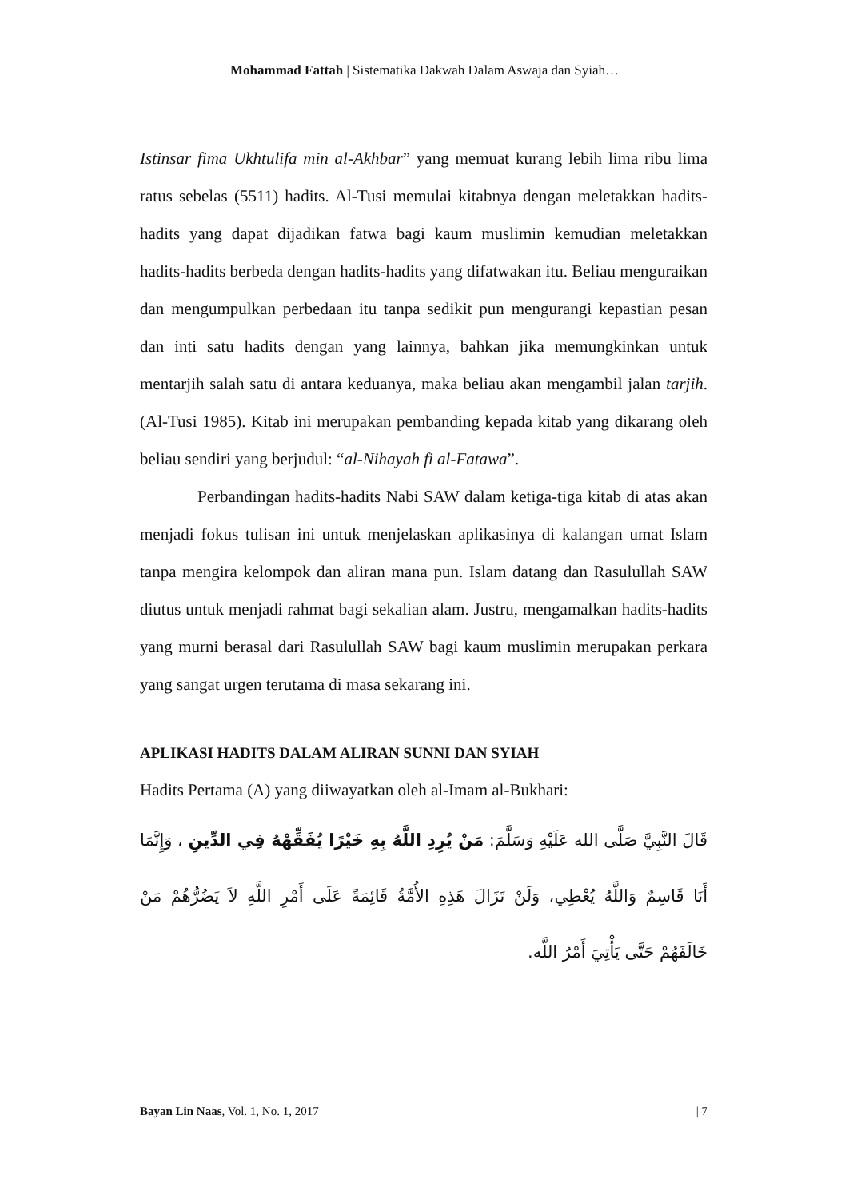Mohammad Fattah | Sistematika Dakwah Dalam Aswaja dan Syiah…
Istinsar fima Ukhtulifa min al-Akhbar” yang memuat kurang lebih lima ribu lima ratus sebelas (5511) hadits. Al-Tusi memulai kitabnya dengan meletakkan hadits-hadits yang dapat dijadikan fatwa bagi kaum muslimin kemudian meletakkan hadits-hadits berbeda dengan hadits-hadits yang difatwakan itu. Beliau menguraikan dan mengumpulkan perbedaan itu tanpa sedikit pun mengurangi kepastian pesan dan inti satu hadits dengan yang lainnya, bahkan jika memungkinkan untuk mentarjih salah satu di antara keduanya, maka beliau akan mengambil jalan tarjih. (Al-Tusi 1985). Kitab ini merupakan pembanding kepada kitab yang dikarang oleh beliau sendiri yang berjudul: “al-Nihayah fi al-Fatawa”.
Perbandingan hadits-hadits Nabi SAW dalam ketiga-tiga kitab di atas akan menjadi fokus tulisan ini untuk menjelaskan aplikasinya di kalangan umat Islam tanpa mengira kelompok dan aliran mana pun. Islam datang dan Rasulullah SAW diutus untuk menjadi rahmat bagi sekalian alam. Justru, mengamalkan hadits-hadits yang murni berasal dari Rasulullah SAW bagi kaum muslimin merupakan perkara yang sangat urgen terutama di masa sekarang ini.
APLIKASI HADITS DALAM ALIRAN SUNNI DAN SYIAH
Hadits Pertama (A) yang diiwayatkan oleh al-Imam al-Bukhari:
قَالَ النَّبِيَّ صَلَّى الله عَلَيْهِ وَسَلَّمَ: مَنْ يُرِدِ اللَّهُ بِهِ خَيْرًا يُفَقِّهْهُ فِي الدِّينِ ، وَإِنَّمَا أَنَا قَاسِمٌ وَاللَّهُ يُعْطِي، وَلَنْ تَزَالَ هَذِهِ الأُمَّةُ قَائِمَةً عَلَى أَمْرِ اللَّهِ لاَ يَضُرُّهُمْ مَنْ خَالَفَهُمْ حَتَّى يَأْتِيَ أَمْرُ اللَّه.
Bayan Lin Naas, Vol. 1, No. 1, 2017 | 7